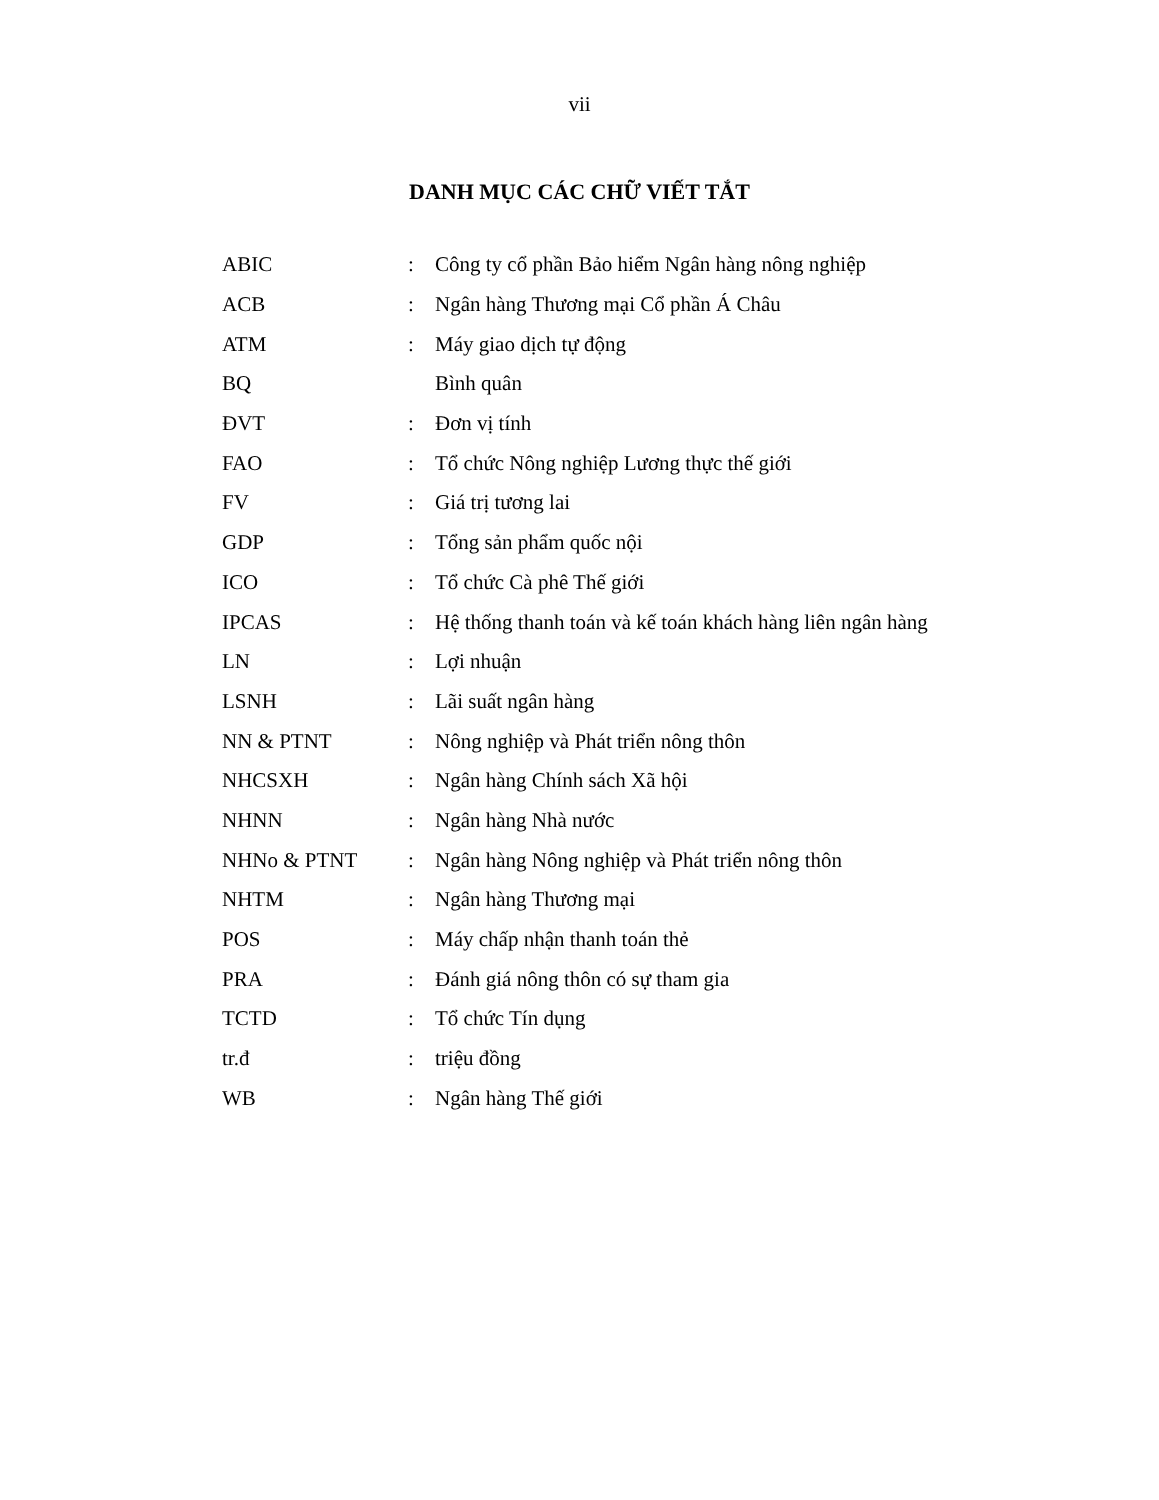vii
DANH MỤC CÁC CHỮ VIẾT TẮT
| ABIC | : | Công ty cổ phần Bảo hiểm Ngân hàng nông nghiệp |
| ACB | : | Ngân hàng Thương mại Cổ phần Á Châu |
| ATM | : | Máy giao dịch tự động |
| BQ | | Bình quân |
| ĐVT | : | Đơn vị tính |
| FAO | : | Tổ chức Nông nghiệp Lương thực thế giới |
| FV | : | Giá trị tương lai |
| GDP | : | Tổng sản phẩm quốc nội |
| ICO | : | Tổ chức Cà phê Thế giới |
| IPCAS | : | Hệ thống thanh toán và kế toán khách hàng liên ngân hàng |
| LN | : | Lợi nhuận |
| LSNH | : | Lãi suất ngân hàng |
| NN & PTNT | : | Nông nghiệp và Phát triển nông thôn |
| NHCSXH | : | Ngân hàng Chính sách Xã hội |
| NHNN | : | Ngân hàng Nhà nước |
| NHNo & PTNT | : | Ngân hàng Nông nghiệp và Phát triển nông thôn |
| NHTM | : | Ngân hàng Thương mại |
| POS | : | Máy chấp nhận thanh toán thẻ |
| PRA | : | Đánh giá nông thôn có sự tham gia |
| TCTD | : | Tổ chức Tín dụng |
| tr.đ | : | triệu đồng |
| WB | : | Ngân hàng Thế giới |